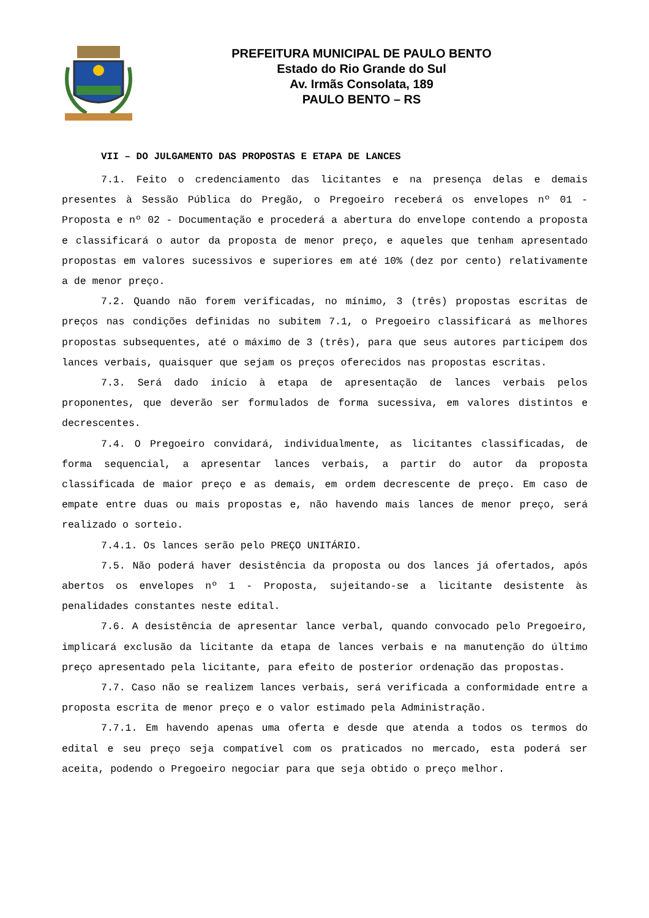PREFEITURA MUNICIPAL DE PAULO BENTO
Estado do Rio Grande do Sul
Av. Irmãs Consolata, 189
PAULO BENTO – RS
VII – DO JULGAMENTO DAS PROPOSTAS E ETAPA DE LANCES
7.1. Feito o credenciamento das licitantes e na presença delas e demais presentes à Sessão Pública do Pregão, o Pregoeiro receberá os envelopes nº 01 - Proposta e nº 02 - Documentação e procederá a abertura do envelope contendo a proposta e classificará o autor da proposta de menor preço, e aqueles que tenham apresentado propostas em valores sucessivos e superiores em até 10% (dez por cento) relativamente a de menor preço.
7.2. Quando não forem verificadas, no mínimo, 3 (três) propostas escritas de preços nas condições definidas no subitem 7.1, o Pregoeiro classificará as melhores propostas subsequentes, até o máximo de 3 (três), para que seus autores participem dos lances verbais, quaisquer que sejam os preços oferecidos nas propostas escritas.
7.3. Será dado início à etapa de apresentação de lances verbais pelos proponentes, que deverão ser formulados de forma sucessiva, em valores distintos e decrescentes.
7.4. O Pregoeiro convidará, individualmente, as licitantes classificadas, de forma sequencial, a apresentar lances verbais, a partir do autor da proposta classificada de maior preço e as demais, em ordem decrescente de preço. Em caso de empate entre duas ou mais propostas e, não havendo mais lances de menor preço, será realizado o sorteio.
7.4.1. Os lances serão pelo PREÇO UNITÁRIO.
7.5. Não poderá haver desistência da proposta ou dos lances já ofertados, após abertos os envelopes nº 1 - Proposta, sujeitando-se a licitante desistente às penalidades constantes neste edital.
7.6. A desistência de apresentar lance verbal, quando convocado pelo Pregoeiro, implicará exclusão da licitante da etapa de lances verbais e na manutenção do último preço apresentado pela licitante, para efeito de posterior ordenação das propostas.
7.7. Caso não se realizem lances verbais, será verificada a conformidade entre a proposta escrita de menor preço e o valor estimado pela Administração.
7.7.1. Em havendo apenas uma oferta e desde que atenda a todos os termos do edital e seu preço seja compatível com os praticados no mercado, esta poderá ser aceita, podendo o Pregoeiro negociar para que seja obtido o preço melhor.